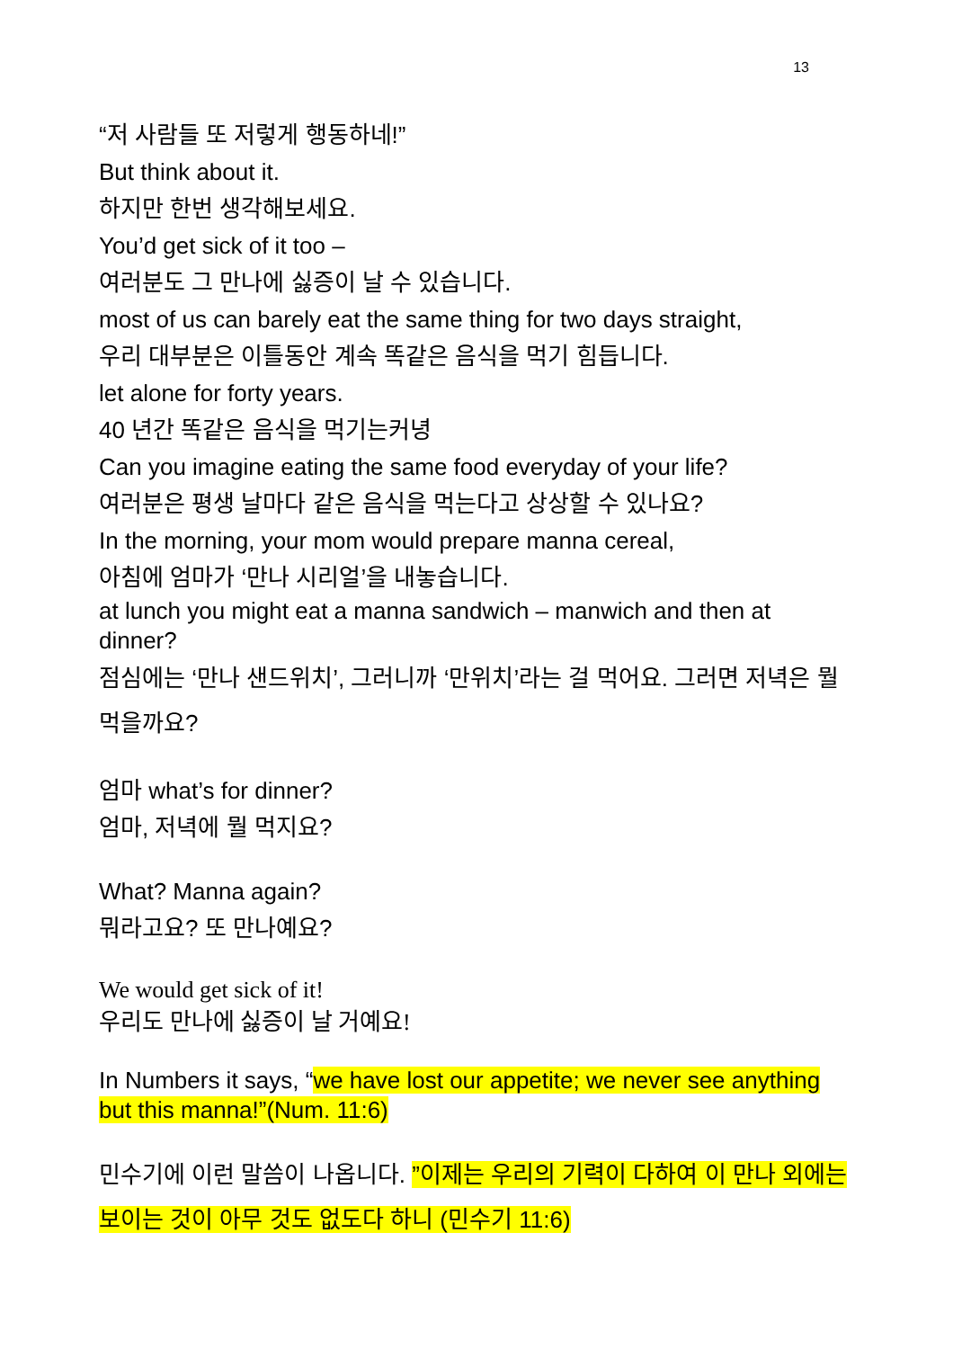13
“저 사람들 또 저렇게 행동하네!”
But think about it.
하지만 한번 생각해보세요.
You’d get sick of it too –
여러분도 그 만나에 싫증이 날 수 있습니다.
most of us can barely eat the same thing for two days straight,
우리 대부분은 이틀동안 계속 똑같은 음식을 먹기 힘듭니다.
let alone for forty years.
40 년간 똑같은 음식을 먹기는커녕
Can you imagine eating the same food everyday of your life?
여러분은 평생 날마다 같은 음식을 먹는다고 상상할 수 있나요?
In the morning, your mom would prepare manna cereal,
아침에 엄마가 ‘만나 시리얼’을 내놓습니다.
at lunch you might eat a manna sandwich – manwich and then at dinner?
점심에는 ‘만나 샌드위치’, 그러니까 ‘만위치’라는 걸 먹어요. 그러면 저녁은 뭘 먹을까요?
엄마 what’s for dinner?
엄마, 저녁에 뭘 먹지요?
What? Manna again?
뭐라고요? 또 만나예요?
We would get sick of it!
우리도 만나에 싫증이 날 거예요!
In Numbers it says, “we have lost our appetite; we never see anything but this manna!”(Num. 11:6)
민수기에 이런 말씀이 나옵니다. ”이제는 우리의 기력이 다하여 이 만나 외에는 보이는 것이 아무 것도 없도다 하니 (민수기 11:6)